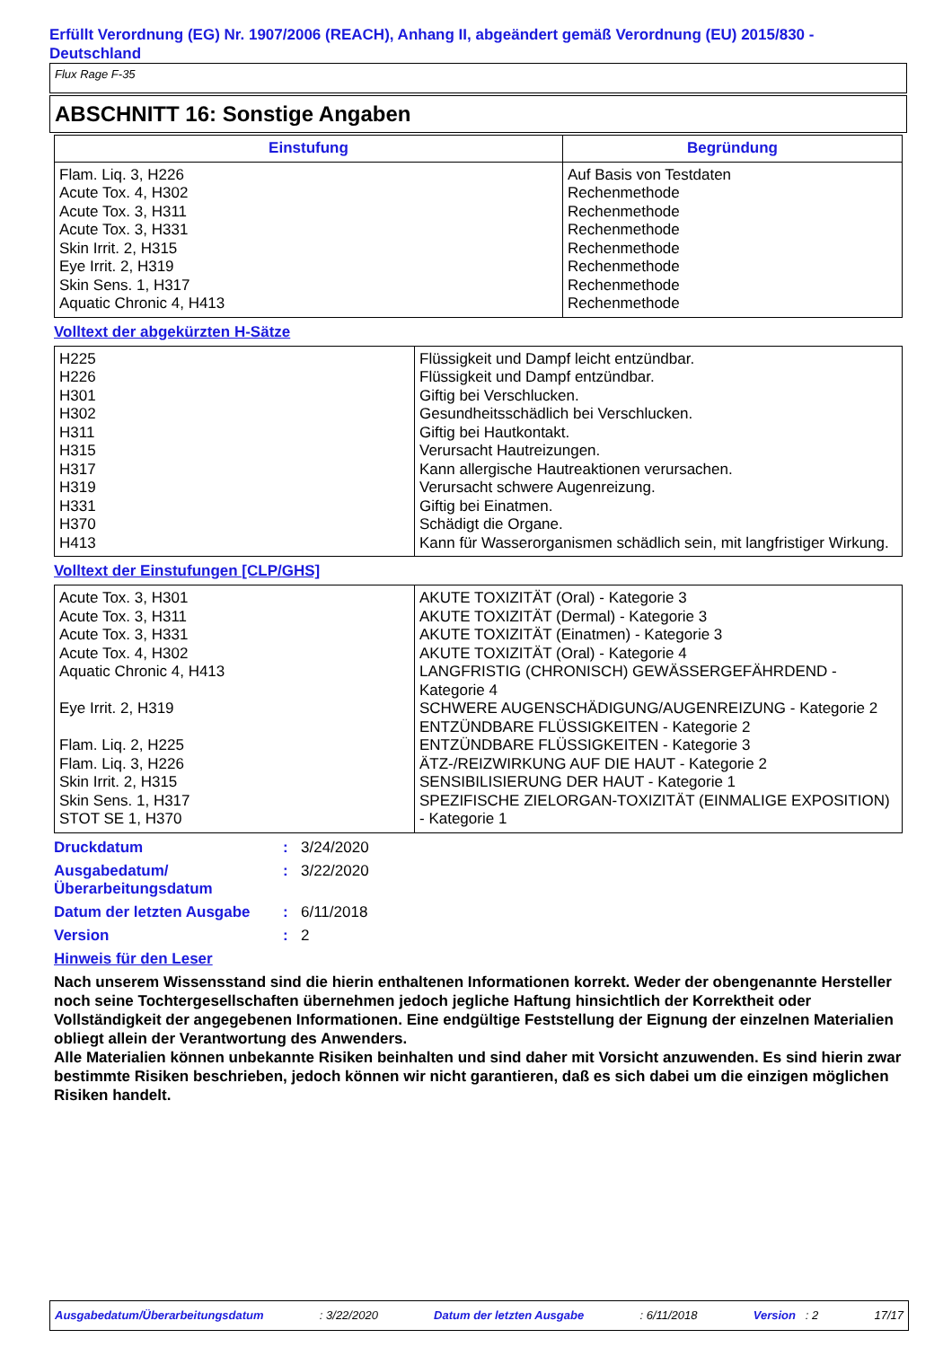Erfüllt Verordnung (EG) Nr. 1907/2006 (REACH), Anhang II, abgeändert gemäß Verordnung (EU) 2015/830 - Deutschland
Flux Rage F-35
ABSCHNITT 16: Sonstige Angaben
| Einstufung | Begründung |
| --- | --- |
| Flam. Liq. 3, H226 Acute Tox. 4, H302 Acute Tox. 3, H311 Acute Tox. 3, H331 Skin Irrit. 2, H315 Eye Irrit. 2, H319 Skin Sens. 1, H317 Aquatic Chronic 4, H413 | Auf Basis von Testdaten Rechenmethode Rechenmethode Rechenmethode Rechenmethode Rechenmethode Rechenmethode Rechenmethode |
Volltext der abgekürzten H-Sätze
| H225 H226 H301 H302 H311 H315 H317 H319 H331 H370 H413 | Flüssigkeit und Dampf leicht entzündbar. Flüssigkeit und Dampf entzündbar. Giftig bei Verschlucken. Gesundheitsschädlich bei Verschlucken. Giftig bei Hautkontakt. Verursacht Hautreizungen. Kann allergische Hautreaktionen verursachen. Verursacht schwere Augenreizung. Giftig bei Einatmen. Schädigt die Organe. Kann für Wasserorganismen schädlich sein, mit langfristiger Wirkung. |
Volltext der Einstufungen [CLP/GHS]
| Acute Tox. 3, H301 Acute Tox. 3, H311 Acute Tox. 3, H331 Acute Tox. 4, H302 Aquatic Chronic 4, H413 Eye Irrit. 2, H319 Flam. Liq. 2, H225 Flam. Liq. 3, H226 Skin Irrit. 2, H315 Skin Sens. 1, H317 STOT SE 1, H370 | AKUTE TOXIZITÄT (Oral) - Kategorie 3 AKUTE TOXIZITÄT (Dermal) - Kategorie 3 AKUTE TOXIZITÄT (Einatmen) - Kategorie 3 AKUTE TOXIZITÄT (Oral) - Kategorie 4 LANGFRISTIG (CHRONISCH) GEWÄSSERGEFÄHRDEND - Kategorie 4 SCHWERE AUGENSCHÄDIGUNG/AUGENREIZUNG - Kategorie 2 ENTZÜNDBARE FLÜSSIGKEITEN - Kategorie 2 ENTZÜNDBARE FLÜSSIGKEITEN - Kategorie 3 ÄTZ-/REIZWIRKUNG AUF DIE HAUT - Kategorie 2 SENSIBILISIERUNG DER HAUT - Kategorie 1 SPEZIFISCHE ZIELORGAN-TOXIZITÄT (EINMALIGE EXPOSITION) - Kategorie 1 |
Druckdatum: 3/24/2020
Ausgabedatum/ Überarbeitungsdatum: 3/22/2020
Datum der letzten Ausgabe: 6/11/2018
Version: 2
Hinweis für den Leser
Nach unserem Wissensstand sind die hierin enthaltenen Informationen korrekt. Weder der obengenannte Hersteller noch seine Tochtergesellschaften übernehmen jedoch jegliche Haftung hinsichtlich der Korrektheit oder Vollständigkeit der angegebenen Informationen. Eine endgültige Feststellung der Eignung der einzelnen Materialien obliegt allein der Verantwortung des Anwenders.
Alle Materialien können unbekannte Risiken beinhalten und sind daher mit Vorsicht anzuwenden. Es sind hierin zwar bestimmte Risiken beschrieben, jedoch können wir nicht garantieren, daß es sich dabei um die einzigen möglichen Risiken handelt.
Ausgabedatum/Überarbeitungsdatum : 3/22/2020 Datum der letzten Ausgabe : 6/11/2018 Version : 2 17/17